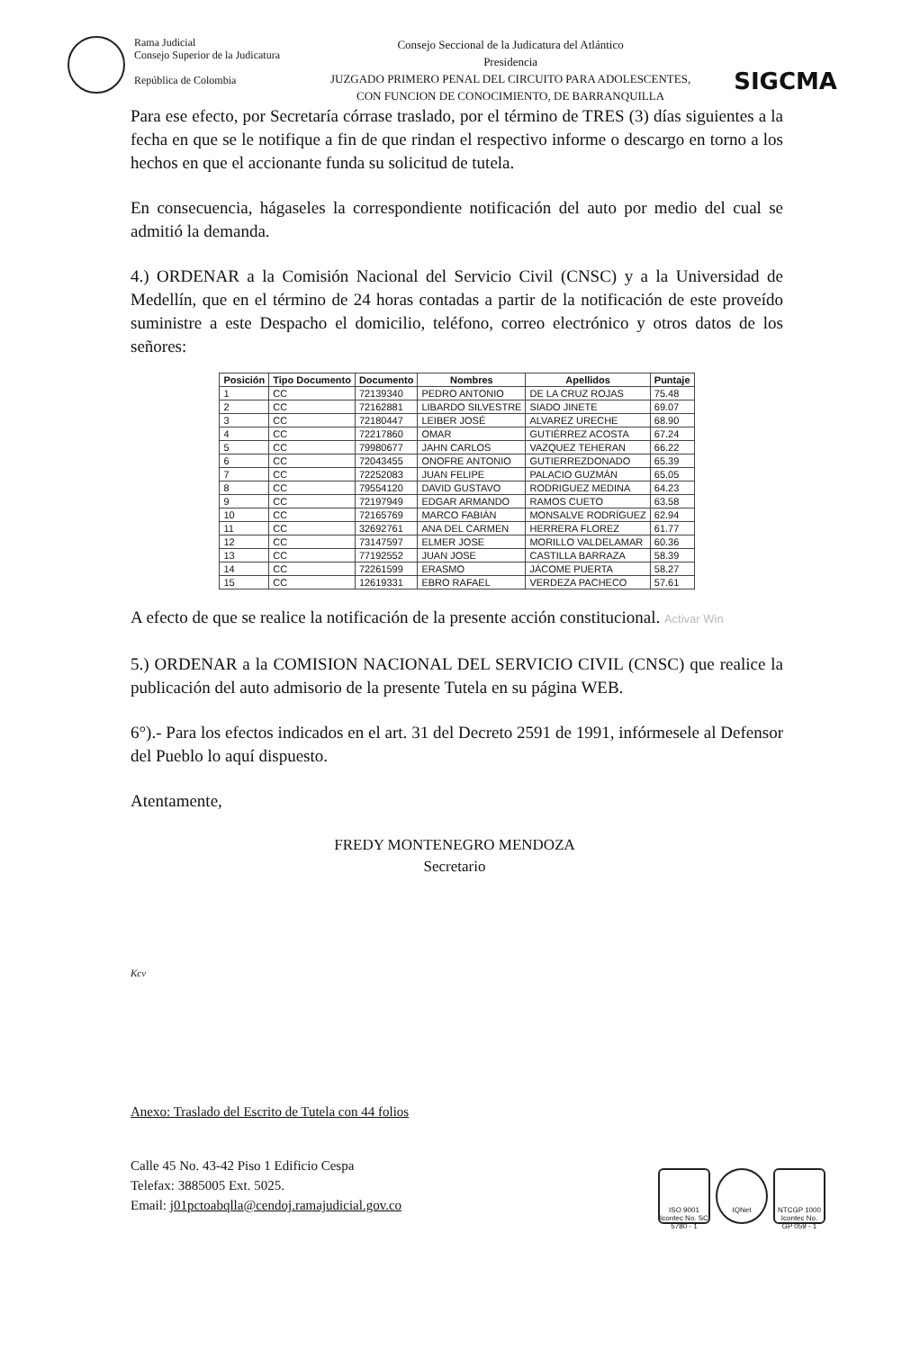Rama Judicial
Consejo Superior de la Judicatura
República de Colombia
Consejo Seccional de la Judicatura del Atlántico
Presidencia
JUZGADO PRIMERO PENAL DEL CIRCUITO PARA ADOLESCENTES,
CON FUNCION DE CONOCIMIENTO, DE BARRANQUILLA
SIGCMA
Para ese efecto, por Secretaría córrase traslado, por el término de TRES (3) días siguientes a la fecha en que se le notifique a fin de que rindan el respectivo informe o descargo en torno a los hechos en que el accionante funda su solicitud de tutela.
En consecuencia, hágaseles la correspondiente notificación del auto por medio del cual se admitió la demanda.
4.) ORDENAR a la Comisión Nacional del Servicio Civil (CNSC) y a la Universidad de Medellín, que en el término de 24 horas contadas a partir de la notificación de este proveído suministre a este Despacho el domicilio, teléfono, correo electrónico y otros datos de los señores:
| Posición | Tipo Documento | Documento | Nombres | Apellidos | Puntaje |
| --- | --- | --- | --- | --- | --- |
| 1 | CC | 72139340 | PEDRO ANTONIO | DE LA CRUZ ROJAS | 75.48 |
| 2 | CC | 72162881 | LIBARDO SILVESTRE | SIADO JINETE | 69.07 |
| 3 | CC | 72180447 | LEIBER JOSÉ | ALVAREZ URECHE | 68.90 |
| 4 | CC | 72217860 | OMAR | GUTIÉRREZ ACOSTA | 67.24 |
| 5 | CC | 79980677 | JAHN CARLOS | VAZQUEZ TEHERAN | 66.22 |
| 6 | CC | 72043455 | ONOFRE ANTONIO | GUTIERREZDONADO | 65.39 |
| 7 | CC | 72252083 | JUAN FELIPE | PALACIO GUZMÁN | 65.05 |
| 8 | CC | 79554120 | DAVID GUSTAVO | RODRIGUEZ MEDINA | 64.23 |
| 9 | CC | 72197949 | EDGAR ARMANDO | RAMOS CUETO | 63.58 |
| 10 | CC | 72165769 | MARCO FABIÁN | MONSALVE RODRÍGUEZ | 62.94 |
| 11 | CC | 32692761 | ANA DEL CARMEN | HERRERA FLOREZ | 61.77 |
| 12 | CC | 73147597 | ELMER JOSE | MORILLO VALDELAMAR | 60.36 |
| 13 | CC | 77192552 | JUAN JOSE | CASTILLA BARRAZA | 58.39 |
| 14 | CC | 72261599 | ERASMO | JÁCOME PUERTA | 58.27 |
| 15 | CC | 12619331 | EBRO RAFAEL | VERDEZA PACHECO | 57.61 |
A efecto de que se realice la notificación de la presente acción constitucional. Activar Win
5.) ORDENAR a la COMISION NACIONAL DEL SERVICIO CIVIL (CNSC) que realice la publicación del auto admisorio de la presente Tutela en su página WEB.
6°).- Para los efectos indicados en el art. 31 del Decreto 2591 de 1991, infórmesele al Defensor del Pueblo lo aquí dispuesto.
Atentamente,
FREDY MONTENEGRO MENDOZA
Secretario
Kcv
Anexo: Traslado del Escrito de Tutela con 44 folios
Calle 45 No. 43-42 Piso 1 Edificio Cespa
Telefax: 3885005 Ext. 5025.
Email: j01pctoabqlla@cendoj.ramajudicial.gov.co
ISO 9001 Icontec No. SC 5780 - 1
IQNet NTCGP 1000 Icontec No. GP 059 - 1